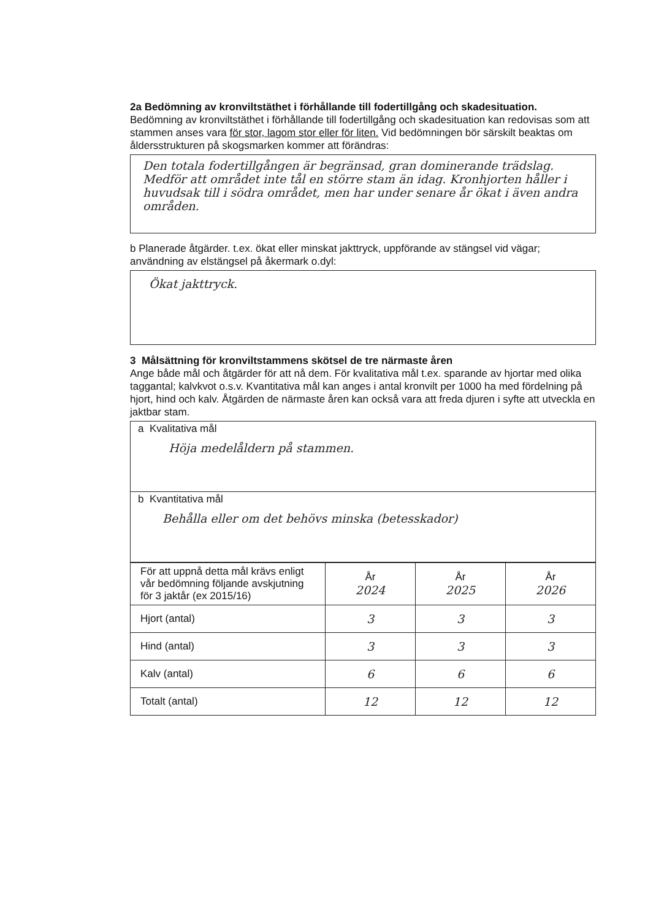2a Bedömning av kronviltstäthet i förhållande till fodertillgång och skadesituation.
Bedömning av kronviltstäthet i förhållande till fodertillgång och skadesituation kan redovisas som att stammen anses vara för stor, lagom stor eller för liten. Vid bedömningen bör särskilt beaktas om åldersstrukturen på skogsmarken kommer att förändras:
Den totala fodertillgången är begränsad, gran dominerande trädslag. Medför att området inte tål en större stam än idag. Kronhjorten håller i huvudsak till i södra området, men har under senare år ökat i även andra områden.
b Planerade åtgärder. t.ex. ökat eller minskat jakttryck, uppförande av stängsel vid vägar; användning av elstängsel på åkermark o.dyl:
Ökat jakttryck.
3 Målsättning för kronviltstammens skötsel de tre närmaste åren
Ange både mål och åtgärder för att nå dem. För kvalitativa mål t.ex. sparande av hjortar med olika taggantal; kalvkvot o.s.v. Kvantitativa mål kan anges i antal kronvilt per 1000 ha med fördelning på hjort, hind och kalv. Åtgärden de närmaste åren kan också vara att freda djuren i syfte att utveckla en jaktbar stam.
a Kvalitativa mål
Höja medelåldern på stammen.
b Kvantitativa mål
Behålla eller om det behövs minska (betesskador)
| För att uppnå detta mål krävs enligt vår bedömning följande avskjutning för 3 jaktår (ex 2015/16) | År 2024 | År 2025 | År 2026 |
| Hjort (antal) | 3 | 3 | 3 |
| Hind (antal) | 3 | 3 | 3 |
| Kalv (antal) | 6 | 6 | 6 |
| Totalt (antal) | 12 | 12 | 12 |